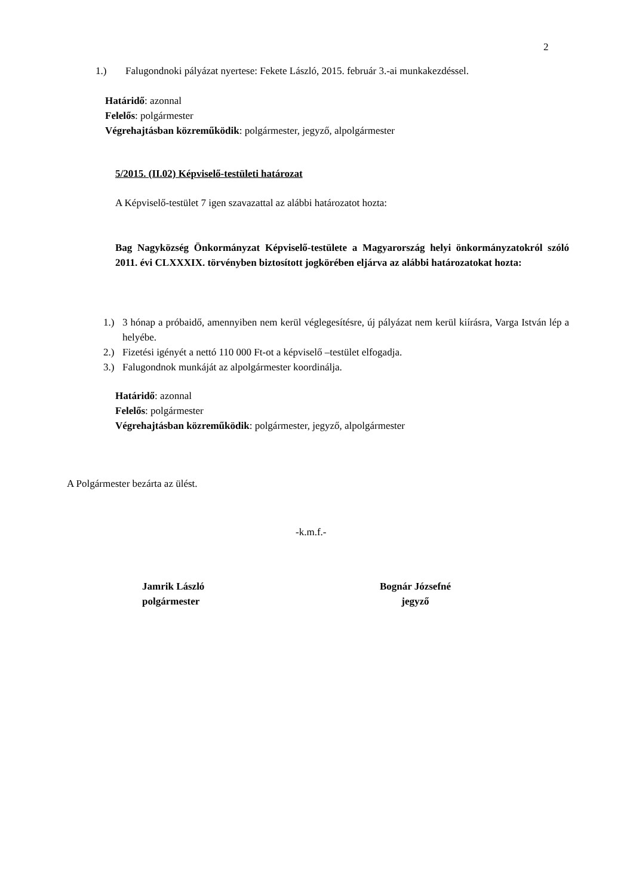2
1.) Falugondnoki pályázat nyertese: Fekete László, 2015. február 3.-ai munkakezdéssel.
Határidő: azonnal
Felelős: polgármester
Végrehajtásban közreműködik: polgármester, jegyző, alpolgármester
5/2015. (II.02) Képviselő-testületi határozat
A Képviselő-testület 7 igen szavazattal az alábbi határozatot hozta:
Bag Nagyközség Önkormányzat Képviselő-testülete a Magyarország helyi önkormányzatokról szóló 2011. évi CLXXXIX. törvényben biztosított jogkörében eljárva az alábbi határozatokat hozta:
1.) 3 hónap a próbaidő, amennyiben nem kerül véglegesítésre, új pályázat nem kerül kiírásra, Varga István lép a helyébe.
2.) Fizetési igényét a nettó 110 000 Ft-ot a képviselő –testület elfogadja.
3.) Falugondnok munkáját az alpolgármester koordinálja.
Határidő: azonnal
Felelős: polgármester
Végrehajtásban közreműködik: polgármester, jegyző, alpolgármester
A Polgármester bezárta az ülést.
-k.m.f.-
Jamrik László
polgármester
Bognár Józsefné
jegyző